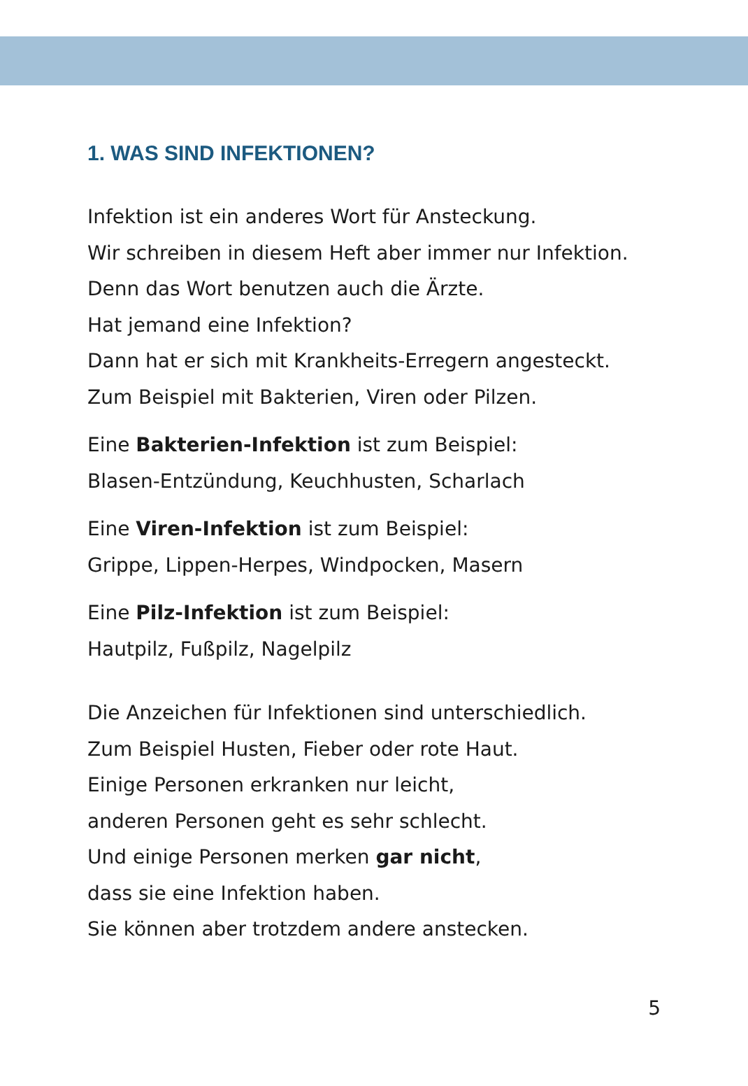1. WAS SIND INFEKTIONEN?
Infektion ist ein anderes Wort für Ansteckung.
Wir schreiben in diesem Heft aber immer nur Infektion.
Denn das Wort benutzen auch die Ärzte.
Hat jemand eine Infektion?
Dann hat er sich mit Krankheits-Erregern angesteckt.
Zum Beispiel mit Bakterien, Viren oder Pilzen.
Eine Bakterien-Infektion ist zum Beispiel:
Blasen-Entzündung, Keuchhusten, Scharlach
Eine Viren-Infektion ist zum Beispiel:
Grippe, Lippen-Herpes, Windpocken, Masern
Eine Pilz-Infektion ist zum Beispiel:
Hautpilz, Fußpilz, Nagelpilz
Die Anzeichen für Infektionen sind unterschiedlich.
Zum Beispiel Husten, Fieber oder rote Haut.
Einige Personen erkranken nur leicht,
anderen Personen geht es sehr schlecht.
Und einige Personen merken gar nicht,
dass sie eine Infektion haben.
Sie können aber trotzdem andere anstecken.
5